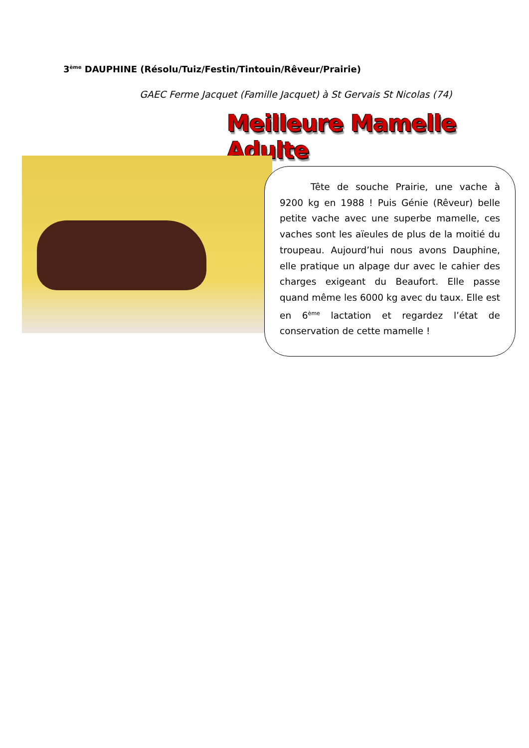3<sup>ème</sup> DAUPHINE (Résolu/Tuiz/Festin/Tintouin/Rêveur/Prairie)
GAEC Ferme Jacquet (Famille Jacquet) à St Gervais St Nicolas (74)
Meilleure Mamelle Adulte
Tête de souche Prairie, une vache à 9200 kg en 1988 ! Puis Génie (Rêveur) belle petite vache avec une superbe mamelle, ces vaches sont les aïeules de plus de la moitié du troupeau. Aujourd’hui nous avons Dauphine, elle pratique un alpage dur avec le cahier des charges exigeant du Beaufort. Elle passe quand même les 6000 kg avec du taux. Elle est en 6<sup>ème</sup> lactation et regardez l’état de conservation de cette mamelle !